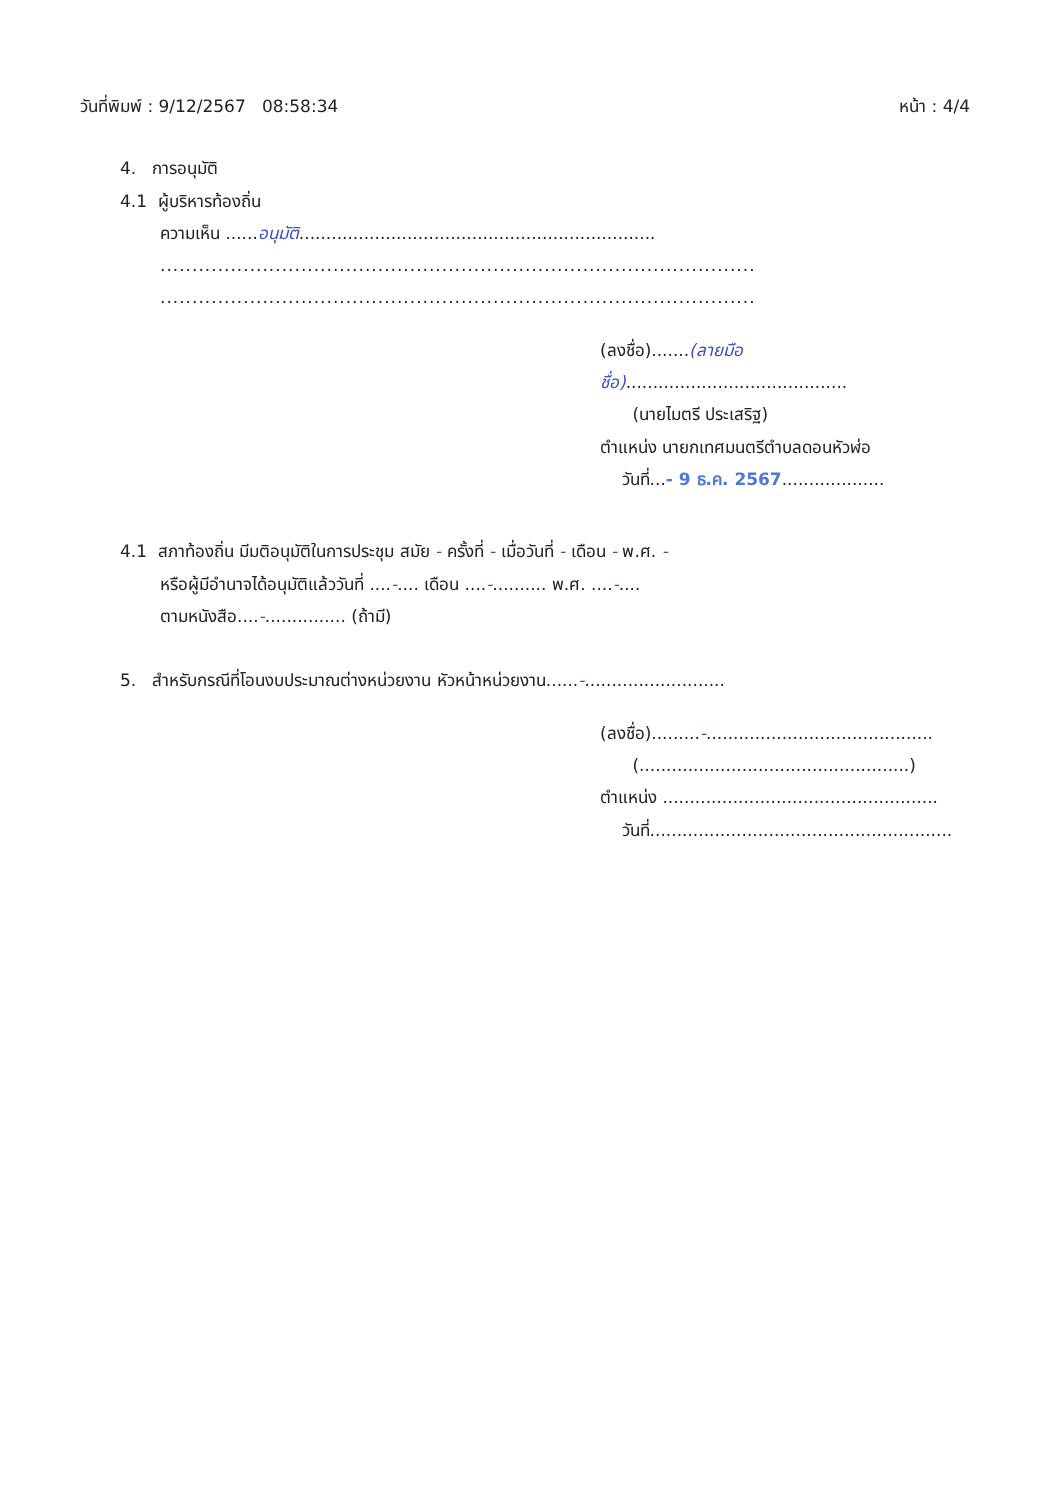วันที่พิมพ์ : 9/12/2567 08:58:34 หน้า : 4/4
4. การอนุมัติ
4.1 ผู้บริหารท้องถิ่น
ความเห็น ......อนุมัติ..................................................................
.............................................................................................
.............................................................................................
(ลงชื่อ).......(ลายมือชื่อ).........................................
(นายไมตรี ประเสริฐ)
ตำแหน่ง นายกเทศมนตรีตำบลดอนหัวฬ่อ
วันที่...- 9 ธ.ค. 2567...................
4.1 สภาท้องถิ่น มีมติอนุมัติในการประชุม สมัย - ครั้งที่ - เมื่อวันที่ - เดือน - พ.ศ. -
หรือผู้มีอำนาจได้อนุมัติแล้ววันที่ ....-.... เดือน ....-.......... พ.ศ. ....-....
ตามหนังสือ....-............... (ถ้ามี)
5. สำหรับกรณีที่โอนงบประมาณต่างหน่วยงาน หัวหน้าหน่วยงาน......-..........................
(ลงชื่อ).........-..........................................
(..................................................)
ตำแหน่ง ...................................................
วันที่........................................................